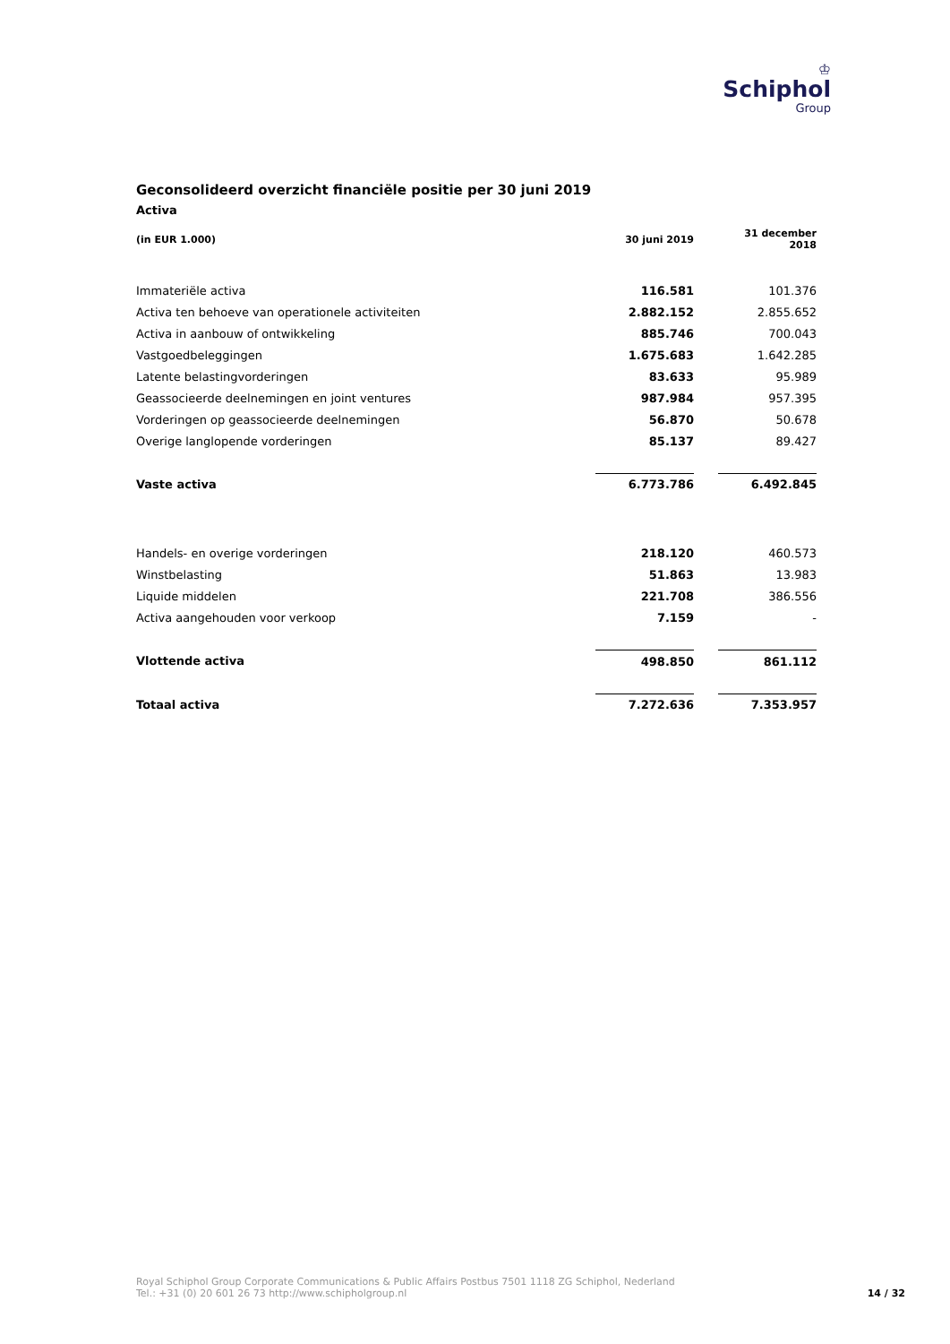♔
Schiphol
Group
Geconsolideerd overzicht financiële positie per 30 juni 2019
Activa
| (in EUR 1.000) | 30 juni 2019 | | 31 december 2018 |
| --- | --- | --- | --- |
| Immateriële activa | 116.581 | | 101.376 |
| Activa ten behoeve van operationele activiteiten | 2.882.152 | | 2.855.652 |
| Activa in aanbouw of ontwikkeling | 885.746 | | 700.043 |
| Vastgoedbeleggingen | 1.675.683 | | 1.642.285 |
| Latente belastingvorderingen | 83.633 | | 95.989 |
| Geassocieerde deelnemingen en joint ventures | 987.984 | | 957.395 |
| Vorderingen op geassocieerde deelnemingen | 56.870 | | 50.678 |
| Overige langlopende vorderingen | 85.137 | | 89.427 |
| Vaste activa | 6.773.786 | | 6.492.845 |
| Handels- en overige vorderingen | 218.120 | | 460.573 |
| Winstbelasting | 51.863 | | 13.983 |
| Liquide middelen | 221.708 | | 386.556 |
| Activa aangehouden voor verkoop | 7.159 | | - |
| Vlottende activa | 498.850 | | 861.112 |
| Totaal activa | 7.272.636 | | 7.353.957 |
Royal Schiphol Group Corporate Communications & Public Affairs Postbus 7501 1118 ZG Schiphol, Nederland
Tel.: +31 (0) 20 601 26 73 http://www.schipholgroup.nl
14 / 32